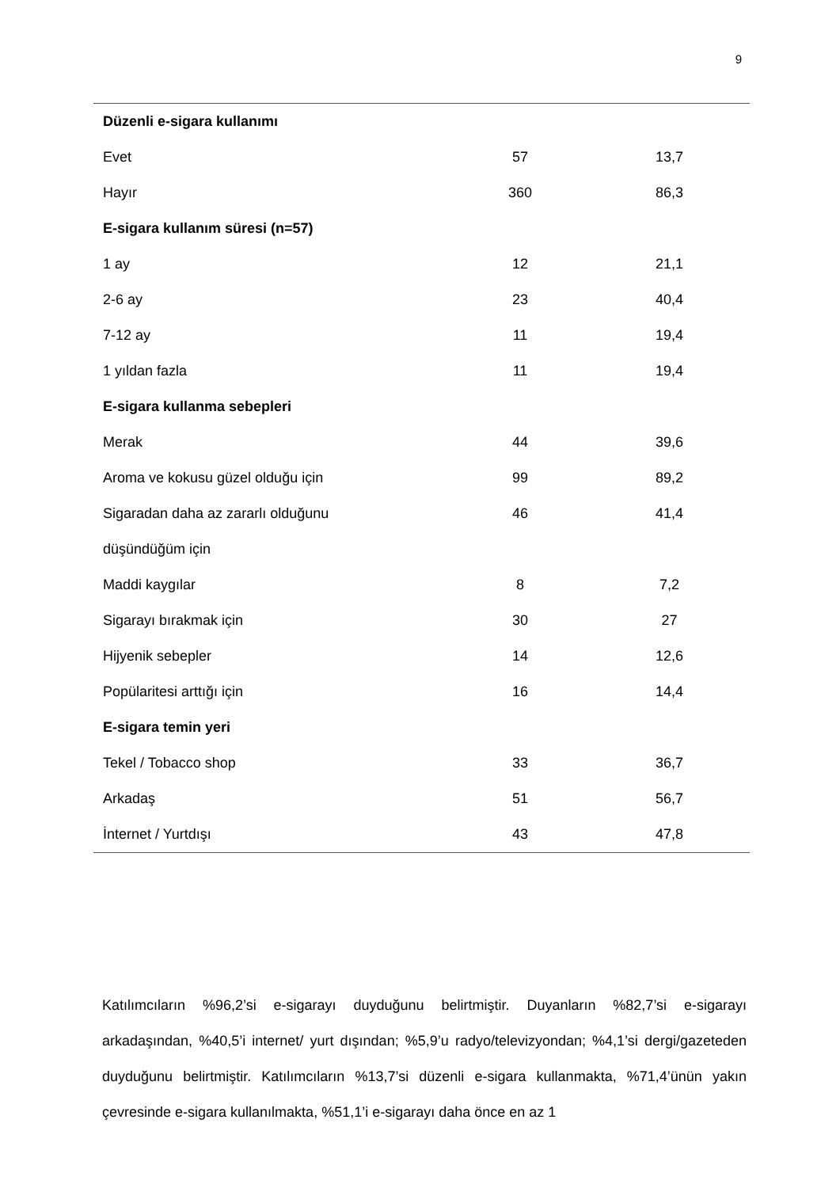9
| Düzenli e-sigara kullanımı | | |
| Evet | 57 | 13,7 |
| Hayır | 360 | 86,3 |
| E-sigara kullanım süresi (n=57) | | |
| 1 ay | 12 | 21,1 |
| 2-6 ay | 23 | 40,4 |
| 7-12 ay | 11 | 19,4 |
| 1 yıldan fazla | 11 | 19,4 |
| E-sigara kullanma sebepleri | | |
| Merak | 44 | 39,6 |
| Aroma ve kokusu güzel olduğu için | 99 | 89,2 |
| Sigaradan daha az zararlı olduğunu düşündüğüm için | 46 | 41,4 |
| Maddi kaygılar | 8 | 7,2 |
| Sigarayı bırakmak için | 30 | 27 |
| Hijyenik sebepler | 14 | 12,6 |
| Popülaritesi arttığı için | 16 | 14,4 |
| E-sigara temin yeri | | |
| Tekel / Tobacco shop | 33 | 36,7 |
| Arkadaş | 51 | 56,7 |
| İnternet / Yurtdışı | 43 | 47,8 |
Katılımcıların %96,2’si e-sigarayı duyduğunu belirtmiştir. Duyanların %82,7’si e-sigarayı arkadaşından, %40,5’i internet/ yurt dışından; %5,9’u radyo/televizyondan; %4,1’si dergi/gazeteden duyduğunu belirtmiştir. Katılımcıların %13,7’si düzenli e-sigara kullanmakta, %71,4’ünün yakın çevresinde e-sigara kullanılmakta, %51,1’i e-sigarayı daha önce en az 1